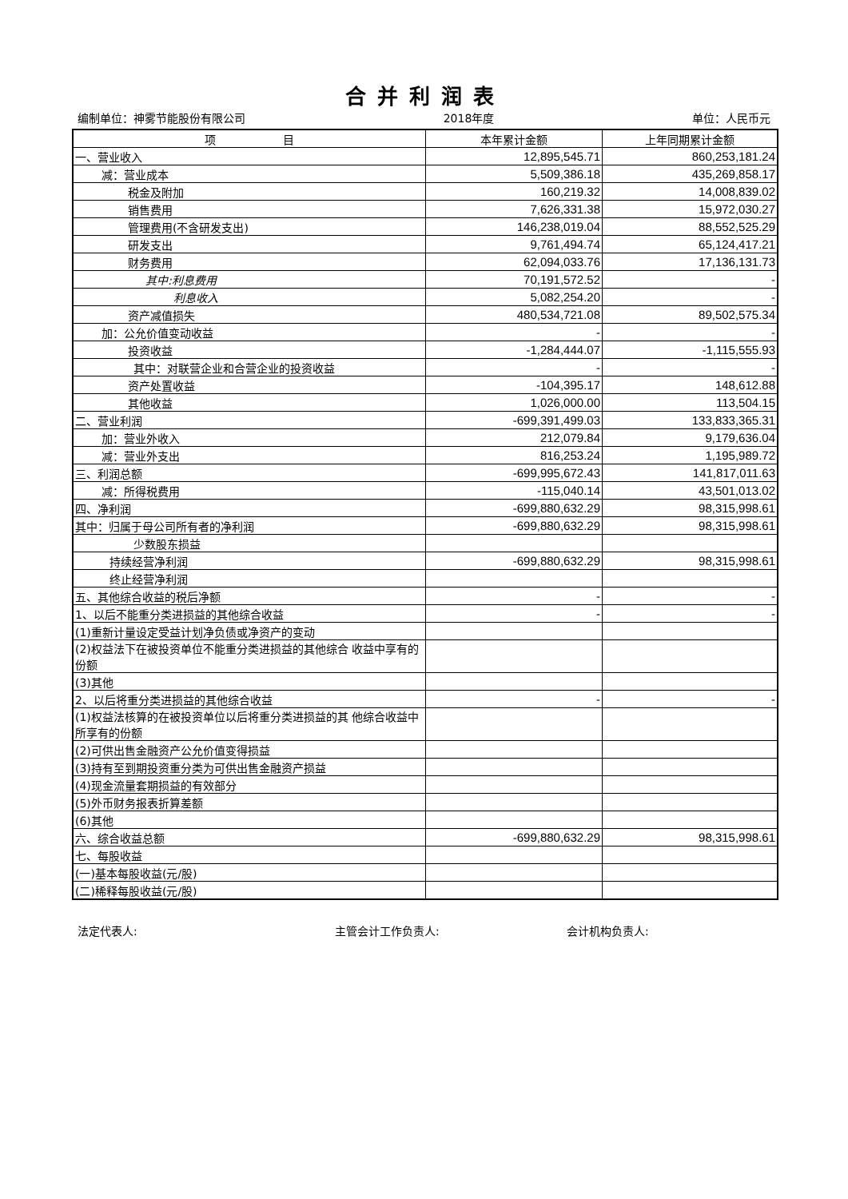合并利润表
编制单位：神雾节能股份有限公司 2018年度 单位：人民币元
| 项 目 | 本年累计金额 | 上年同期累计金额 |
| --- | --- | --- |
| 一、营业收入 | 12,895,545.71 | 860,253,181.24 |
| 减：营业成本 | 5,509,386.18 | 435,269,858.17 |
| 税金及附加 | 160,219.32 | 14,008,839.02 |
| 销售费用 | 7,626,331.38 | 15,972,030.27 |
| 管理费用(不含研发支出) | 146,238,019.04 | 88,552,525.29 |
| 研发支出 | 9,761,494.74 | 65,124,417.21 |
| 财务费用 | 62,094,033.76 | 17,136,131.73 |
| 其中:利息费用 | 70,191,572.52 | - |
| 利息收入 | 5,082,254.20 | - |
| 资产减值损失 | 480,534,721.08 | 89,502,575.34 |
| 加：公允价值变动收益 | - | - |
| 投资收益 | -1,284,444.07 | -1,115,555.93 |
| 其中：对联营企业和合营企业的投资收益 | - | - |
| 资产处置收益 | -104,395.17 | 148,612.88 |
| 其他收益 | 1,026,000.00 | 113,504.15 |
| 二、营业利润 | -699,391,499.03 | 133,833,365.31 |
| 加：营业外收入 | 212,079.84 | 9,179,636.04 |
| 减：营业外支出 | 816,253.24 | 1,195,989.72 |
| 三、利润总额 | -699,995,672.43 | 141,817,011.63 |
| 减：所得税费用 | -115,040.14 | 43,501,013.02 |
| 四、净利润 | -699,880,632.29 | 98,315,998.61 |
| 其中：归属于母公司所有者的净利润 | -699,880,632.29 | 98,315,998.61 |
| 少数股东损益 | | |
| 持续经营净利润 | -699,880,632.29 | 98,315,998.61 |
| 终止经营净利润 | | |
| 五、其他综合收益的税后净额 | - | - |
| 1、以后不能重分类进损益的其他综合收益 | - | - |
| (1)重新计量设定受益计划净负债或净资产的变动 | | |
| (2)权益法下在被投资单位不能重分类进损益的其他综合 收益中享有的份额 | | |
| (3)其他 | | |
| 2、以后将重分类进损益的其他综合收益 | - | - |
| (1)权益法核算的在被投资单位以后将重分类进损益的其 他综合收益中所享有的份额 | | |
| (2)可供出售金融资产公允价值变得损益 | | |
| (3)持有至到期投资重分类为可供出售金融资产损益 | | |
| (4)现金流量套期损益的有效部分 | | |
| (5)外币财务报表折算差额 | | |
| (6)其他 | | |
| 六、综合收益总额 | -699,880,632.29 | 98,315,998.61 |
| 七、每股收益 | | |
| (一)基本每股收益(元/股) | | |
| (二)稀释每股收益(元/股) | | |
法定代表人: 主管会计工作负责人: 会计机构负责人: